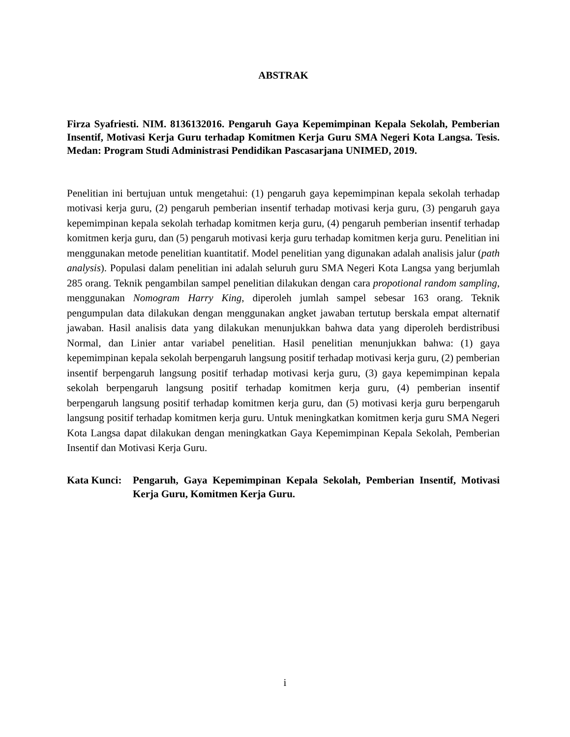ABSTRAK
Firza Syafriesti. NIM. 8136132016. Pengaruh Gaya Kepemimpinan Kepala Sekolah, Pemberian Insentif, Motivasi Kerja Guru terhadap Komitmen Kerja Guru SMA Negeri Kota Langsa. Tesis. Medan: Program Studi Administrasi Pendidikan Pascasarjana UNIMED, 2019.
Penelitian ini bertujuan untuk mengetahui: (1) pengaruh gaya kepemimpinan kepala sekolah terhadap motivasi kerja guru, (2) pengaruh pemberian insentif terhadap motivasi kerja guru, (3) pengaruh gaya kepemimpinan kepala sekolah terhadap komitmen kerja guru, (4) pengaruh pemberian insentif terhadap komitmen kerja guru, dan (5) pengaruh motivasi kerja guru terhadap komitmen kerja guru. Penelitian ini menggunakan metode penelitian kuantitatif. Model penelitian yang digunakan adalah analisis jalur (path analysis). Populasi dalam penelitian ini adalah seluruh guru SMA Negeri Kota Langsa yang berjumlah 285 orang. Teknik pengambilan sampel penelitian dilakukan dengan cara propotional random sampling, menggunakan Nomogram Harry King, diperoleh jumlah sampel sebesar 163 orang. Teknik pengumpulan data dilakukan dengan menggunakan angket jawaban tertutup berskala empat alternatif jawaban. Hasil analisis data yang dilakukan menunjukkan bahwa data yang diperoleh berdistribusi Normal, dan Linier antar variabel penelitian. Hasil penelitian menunjukkan bahwa: (1) gaya kepemimpinan kepala sekolah berpengaruh langsung positif terhadap motivasi kerja guru, (2) pemberian insentif berpengaruh langsung positif terhadap motivasi kerja guru, (3) gaya kepemimpinan kepala sekolah berpengaruh langsung positif terhadap komitmen kerja guru, (4) pemberian insentif berpengaruh langsung positif terhadap komitmen kerja guru, dan (5) motivasi kerja guru berpengaruh langsung positif terhadap komitmen kerja guru. Untuk meningkatkan komitmen kerja guru SMA Negeri Kota Langsa dapat dilakukan dengan meningkatkan Gaya Kepemimpinan Kepala Sekolah, Pemberian Insentif dan Motivasi Kerja Guru.
Kata Kunci:
Pengaruh, Gaya Kepemimpinan Kepala Sekolah, Pemberian Insentif, Motivasi Kerja Guru, Komitmen Kerja Guru.
i